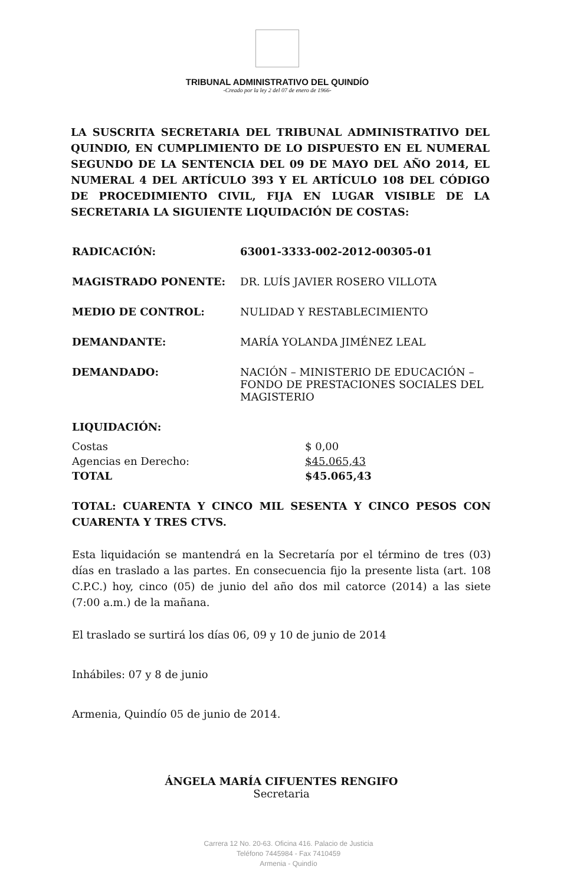TRIBUNAL ADMINISTRATIVO DEL QUINDÍO
-Creado por la ley 2 del 07 de enero de 1966-
LA SUSCRITA SECRETARIA DEL TRIBUNAL ADMINISTRATIVO DEL QUINDIO, EN CUMPLIMIENTO DE LO DISPUESTO EN EL NUMERAL SEGUNDO DE LA SENTENCIA DEL 09 DE MAYO DEL AÑO 2014, EL NUMERAL 4 DEL ARTÍCULO 393 Y EL ARTÍCULO 108 DEL CÓDIGO DE PROCEDIMIENTO CIVIL, FIJA EN LUGAR VISIBLE DE LA SECRETARIA LA SIGUIENTE LIQUIDACIÓN DE COSTAS:
RADICACIÓN: 63001-3333-002-2012-00305-01
MAGISTRADO PONENTE: DR. LUÍS JAVIER ROSERO VILLOTA
MEDIO DE CONTROL: NULIDAD Y RESTABLECIMIENTO
DEMANDANTE: MARÍA YOLANDA JIMÉNEZ LEAL
DEMANDADO: NACIÓN – MINISTERIO DE EDUCACIÓN – FONDO DE PRESTACIONES SOCIALES DEL MAGISTERIO
LIQUIDACIÓN:
Costas
$ 0,00
Agencias en Derecho:
$45.065,43
TOTAL
$45.065,43
TOTAL: CUARENTA Y CINCO MIL SESENTA Y CINCO PESOS CON CUARENTA Y TRES CTVS.
Esta liquidación se mantendrá en la Secretaría por el término de tres (03) días en traslado a las partes. En consecuencia fijo la presente lista (art. 108 C.P.C.) hoy, cinco (05) de junio del año dos mil catorce (2014) a las siete (7:00 a.m.) de la mañana.
El traslado se surtirá los días 06, 09 y 10 de junio de 2014
Inhábiles: 07 y 8 de junio
Armenia, Quindío 05 de junio de 2014.
ÁNGELA MARÍA CIFUENTES RENGIFO
Secretaria
Carrera 12 No. 20-63. Oficina 416. Palacio de Justicia
Teléfono 7445984 - Fax 7410459
Armenia - Quindío